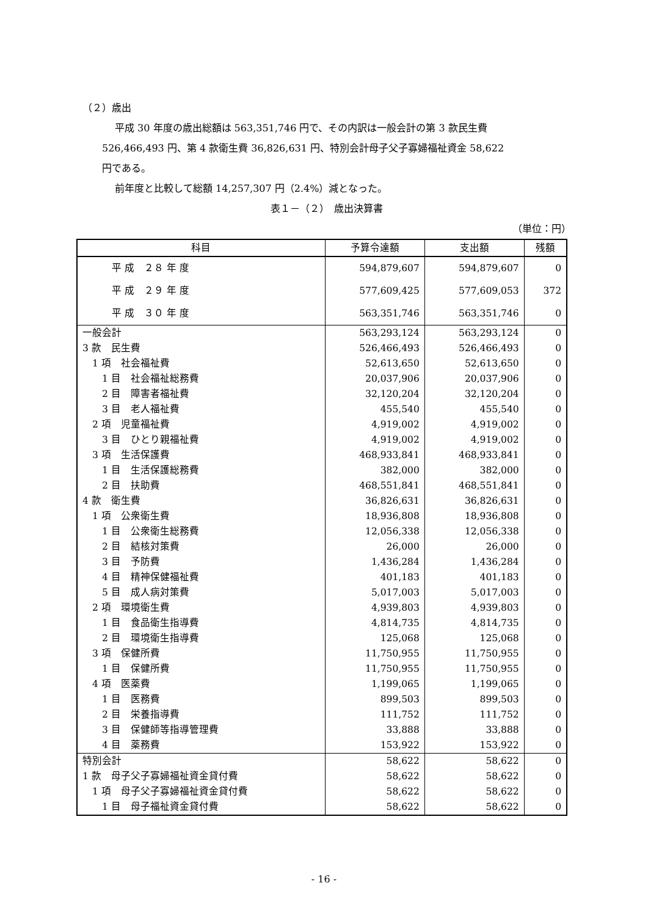（２）歳出
平成 30 年度の歳出総額は 563,351,746 円で、その内訳は一般会計の第 3 款民生費
526,466,493 円、第 4 款衛生費 36,826,631 円、特別会計母子父子寡婦福祉資金 58,622
円である。
前年度と比較して総額 14,257,307 円（2.4%）減となった。
表１－（２）　歳出決算書
（単位：円）
| 科目 | 予算令達額 | 支出額 | 残額 |
| --- | --- | --- | --- |
| 平 成 ２８ 年 度 | 594,879,607 | 594,879,607 | 0 |
| 平 成 ２９ 年 度 | 577,609,425 | 577,609,053 | 372 |
| 平 成 ３０ 年 度 | 563,351,746 | 563,351,746 | 0 |
| 一般会計 | 563,293,124 | 563,293,124 | 0 |
| 3 款 民生費 | 526,466,493 | 526,466,493 | 0 |
| 1 項 社会福祉費 | 52,613,650 | 52,613,650 | 0 |
| 1 目 社会福祉総務費 | 20,037,906 | 20,037,906 | 0 |
| 2 目 障害者福祉費 | 32,120,204 | 32,120,204 | 0 |
| 3 目 老人福祉費 | 455,540 | 455,540 | 0 |
| 2 項 児童福祉費 | 4,919,002 | 4,919,002 | 0 |
| 3 目 ひとり親福祉費 | 4,919,002 | 4,919,002 | 0 |
| 3 項 生活保護費 | 468,933,841 | 468,933,841 | 0 |
| 1 目 生活保護総務費 | 382,000 | 382,000 | 0 |
| 2 目 扶助費 | 468,551,841 | 468,551,841 | 0 |
| 4 款 衛生費 | 36,826,631 | 36,826,631 | 0 |
| 1 項 公衆衛生費 | 18,936,808 | 18,936,808 | 0 |
| 1 目 公衆衛生総務費 | 12,056,338 | 12,056,338 | 0 |
| 2 目 結核対策費 | 26,000 | 26,000 | 0 |
| 3 目 予防費 | 1,436,284 | 1,436,284 | 0 |
| 4 目 精神保健福祉費 | 401,183 | 401,183 | 0 |
| 5 目 成人病対策費 | 5,017,003 | 5,017,003 | 0 |
| 2 項 環境衛生費 | 4,939,803 | 4,939,803 | 0 |
| 1 目 食品衛生指導費 | 4,814,735 | 4,814,735 | 0 |
| 2 目 環境衛生指導費 | 125,068 | 125,068 | 0 |
| 3 項 保健所費 | 11,750,955 | 11,750,955 | 0 |
| 1 目 保健所費 | 11,750,955 | 11,750,955 | 0 |
| 4 項 医薬費 | 1,199,065 | 1,199,065 | 0 |
| 1 目 医務費 | 899,503 | 899,503 | 0 |
| 2 目 栄養指導費 | 111,752 | 111,752 | 0 |
| 3 目 保健師等指導管理費 | 33,888 | 33,888 | 0 |
| 4 目 薬務費 | 153,922 | 153,922 | 0 |
| 特別会計 | 58,622 | 58,622 | 0 |
| 1 款 母子父子寡婦福祉資金貸付費 | 58,622 | 58,622 | 0 |
| 1 項 母子父子寡婦福祉資金貸付費 | 58,622 | 58,622 | 0 |
| 1 目 母子福祉資金貸付費 | 58,622 | 58,622 | 0 |
- 16 -